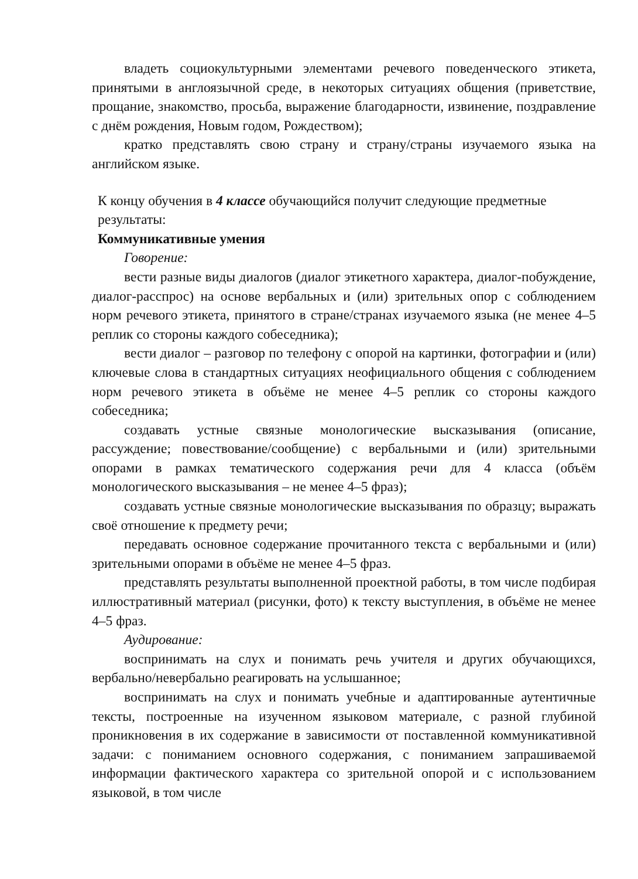владеть социокультурными элементами речевого поведенческого этикета, принятыми в англоязычной среде, в некоторых ситуациях общения (приветствие, прощание, знакомство, просьба, выражение благодарности, извинение, поздравление с днём рождения, Новым годом, Рождеством);
кратко представлять свою страну и страну/страны изучаемого языка на английском языке.
К концу обучения в 4 классе обучающийся получит следующие предметные результаты:
Коммуникативные умения
Говорение:
вести разные виды диалогов (диалог этикетного характера, диалог-побуждение, диалог-расспрос) на основе вербальных и (или) зрительных опор с соблюдением норм речевого этикета, принятого в стране/странах изучаемого языка (не менее 4–5 реплик со стороны каждого собеседника);
вести диалог – разговор по телефону с опорой на картинки, фотографии и (или) ключевые слова в стандартных ситуациях неофициального общения с соблюдением норм речевого этикета в объёме не менее 4–5 реплик со стороны каждого собеседника;
создавать устные связные монологические высказывания (описание, рассуждение; повествование/сообщение) с вербальными и (или) зрительными опорами в рамках тематического содержания речи для 4 класса (объём монологического высказывания – не менее 4–5 фраз);
создавать устные связные монологические высказывания по образцу; выражать своё отношение к предмету речи;
передавать основное содержание прочитанного текста с вербальными и (или) зрительными опорами в объёме не менее 4–5 фраз.
представлять результаты выполненной проектной работы, в том числе подбирая иллюстративный материал (рисунки, фото) к тексту выступления, в объёме не менее 4–5 фраз.
Аудирование:
воспринимать на слух и понимать речь учителя и других обучающихся, вербально/невербально реагировать на услышанное;
воспринимать на слух и понимать учебные и адаптированные аутентичные тексты, построенные на изученном языковом материале, с разной глубиной проникновения в их содержание в зависимости от поставленной коммуникативной задачи: с пониманием основного содержания, с пониманием запрашиваемой информации фактического характера со зрительной опорой и с использованием языковой, в том числе